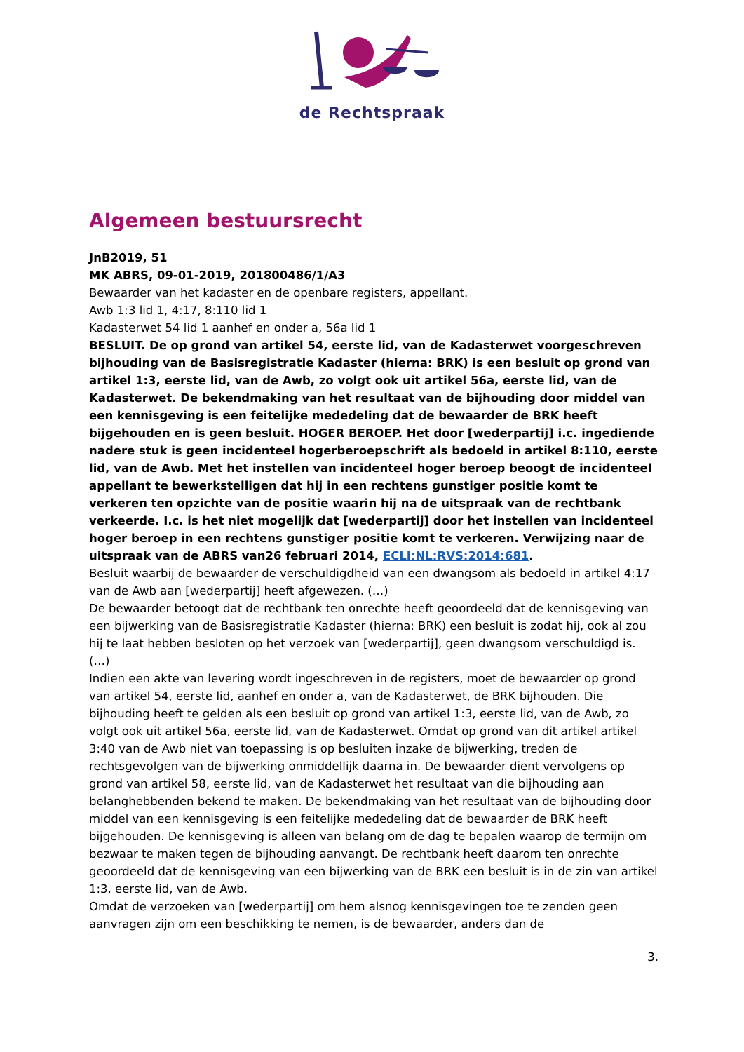de Rechtspraak
Algemeen bestuursrecht
JnB2019, 51
MK ABRS, 09-01-2019, 201800486/1/A3
Bewaarder van het kadaster en de openbare registers, appellant.
Awb 1:3 lid 1, 4:17, 8:110 lid 1
Kadasterwet 54 lid 1 aanhef en onder a, 56a lid 1
BESLUIT. De op grond van artikel 54, eerste lid, van de Kadasterwet voorgeschreven bijhouding van de Basisregistratie Kadaster (hierna: BRK) is een besluit op grond van artikel 1:3, eerste lid, van de Awb, zo volgt ook uit artikel 56a, eerste lid, van de Kadasterwet. De bekendmaking van het resultaat van de bijhouding door middel van een kennisgeving is een feitelijke mededeling dat de bewaarder de BRK heeft bijgehouden en is geen besluit. HOGER BEROEP. Het door [wederpartij] i.c. ingediende nadere stuk is geen incidenteel hogerberoepschrift als bedoeld in artikel 8:110, eerste lid, van de Awb. Met het instellen van incidenteel hoger beroep beoogt de incidenteel appellant te bewerkstelligen dat hij in een rechtens gunstiger positie komt te verkeren ten opzichte van de positie waarin hij na de uitspraak van de rechtbank verkeerde. I.c. is het niet mogelijk dat [wederpartij] door het instellen van incidenteel hoger beroep in een rechtens gunstiger positie komt te verkeren. Verwijzing naar de uitspraak van de ABRS van26 februari 2014, ECLI:NL:RVS:2014:681.
Besluit waarbij de bewaarder de verschuldigdheid van een dwangsom als bedoeld in artikel 4:17 van de Awb aan [wederpartij] heeft afgewezen. (…)
De bewaarder betoogt dat de rechtbank ten onrechte heeft geoordeeld dat de kennisgeving van een bijwerking van de Basisregistratie Kadaster (hierna: BRK) een besluit is zodat hij, ook al zou hij te laat hebben besloten op het verzoek van [wederpartij], geen dwangsom verschuldigd is. (…)
Indien een akte van levering wordt ingeschreven in de registers, moet de bewaarder op grond van artikel 54, eerste lid, aanhef en onder a, van de Kadasterwet, de BRK bijhouden. Die bijhouding heeft te gelden als een besluit op grond van artikel 1:3, eerste lid, van de Awb, zo volgt ook uit artikel 56a, eerste lid, van de Kadasterwet. Omdat op grond van dit artikel artikel 3:40 van de Awb niet van toepassing is op besluiten inzake de bijwerking, treden de rechtsgevolgen van de bijwerking onmiddellijk daarna in. De bewaarder dient vervolgens op grond van artikel 58, eerste lid, van de Kadasterwet het resultaat van die bijhouding aan belanghebbenden bekend te maken. De bekendmaking van het resultaat van de bijhouding door middel van een kennisgeving is een feitelijke mededeling dat de bewaarder de BRK heeft bijgehouden. De kennisgeving is alleen van belang om de dag te bepalen waarop de termijn om bezwaar te maken tegen de bijhouding aanvangt. De rechtbank heeft daarom ten onrechte geoordeeld dat de kennisgeving van een bijwerking van de BRK een besluit is in de zin van artikel 1:3, eerste lid, van de Awb.
Omdat de verzoeken van [wederpartij] om hem alsnog kennisgevingen toe te zenden geen aanvragen zijn om een beschikking te nemen, is de bewaarder, anders dan de
3.